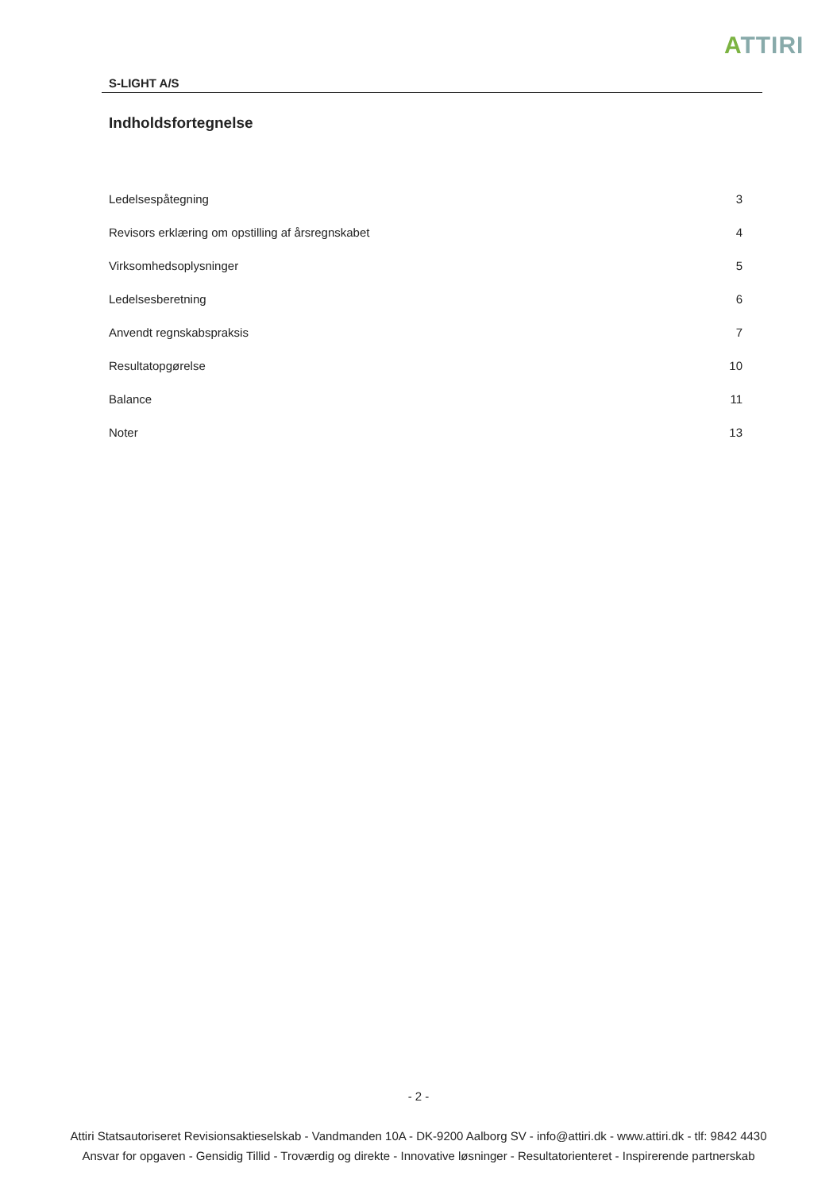ATTIRI
S-LIGHT A/S
Indholdsfortegnelse
Ledelsespåtegning 3
Revisors erklæring om opstilling af årsregnskabet 4
Virksomhedsoplysninger 5
Ledelsesberetning 6
Anvendt regnskabspraksis 7
Resultatopgørelse 10
Balance 11
Noter 13
- 2 -
Attiri Statsautoriseret Revisionsaktieselskab - Vandmanden 10A - DK-9200 Aalborg SV - info@attiri.dk - www.attiri.dk - tlf: 9842 4430
Ansvar for opgaven - Gensidig Tillid - Troværdig og direkte - Innovative løsninger - Resultatorienteret - Inspirerende partnerskab